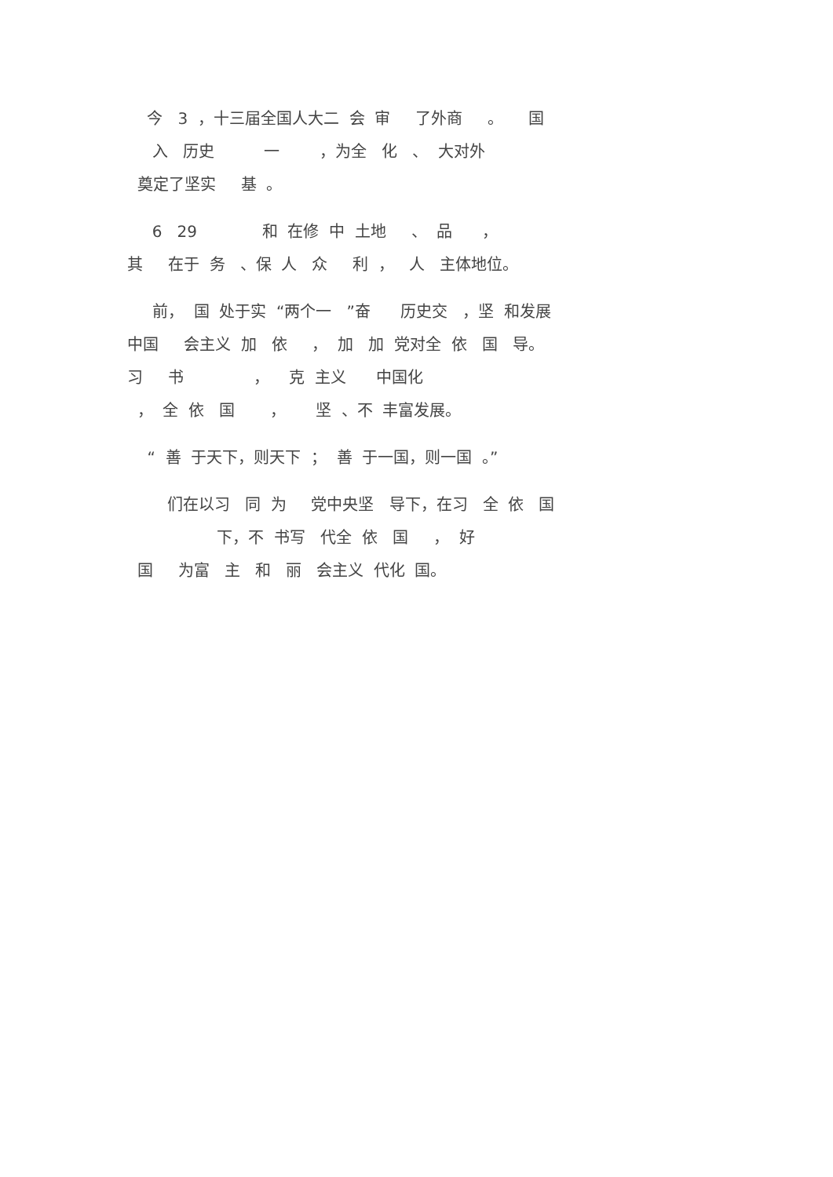今 3 ，十三届全国人大二 会 审 了外商 。 国 入 历史 一 ，为全 化 、 大对外 奠定了坚实 基 。
6 29 和 在修 中 土地 、 品 ， 其 在于 务 、保 人 众 利 ， 人 主体地位。
前， 国 处于实 “两个一 ”奋 历史交 ，坚 和发展 中国 会主义 加 依 ， 加 加 党对全 依 国 导。 习 书 ， 克 主义 中国化 ， 全 依 国 ， 坚 、不 丰富发展。
“ 善 于天下，则天下 ； 善 于一国，则一国 。”
们在以习 同 为 党中央坚 导下，在习 全 依 国 下，不 书写 代全 依 国 ， 好 国 为富 主 和 丽 会主义 代化 国。